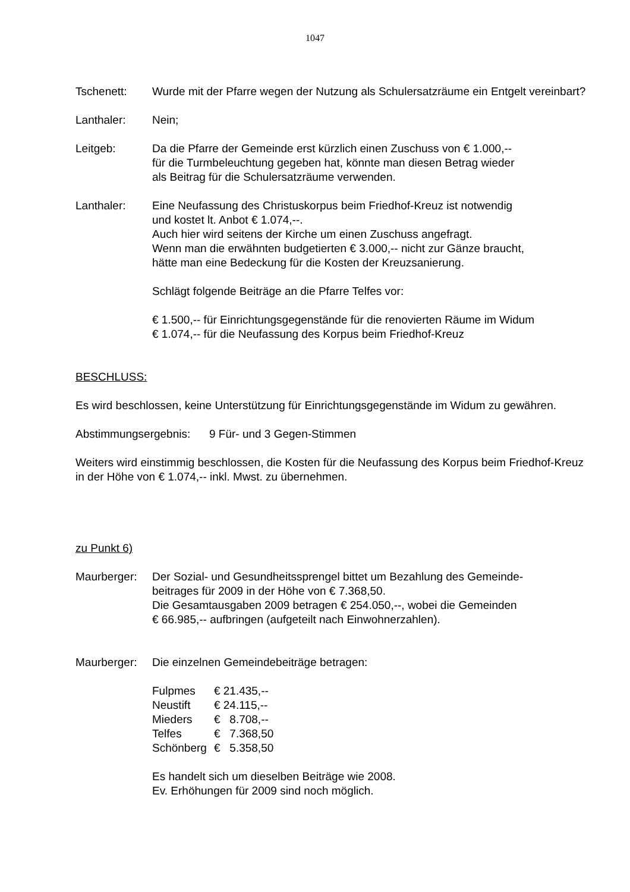1047
Tschenett: Wurde mit der Pfarre wegen der Nutzung als Schulersatzräume ein Entgelt vereinbart?
Lanthaler: Nein;
Leitgeb: Da die Pfarre der Gemeinde erst kürzlich einen Zuschuss von € 1.000,--
für die Turmbeleuchtung gegeben hat, könnte man diesen Betrag wieder
als Beitrag für die Schulersatzräume verwenden.
Lanthaler: Eine Neufassung des Christuskorpus beim Friedhof-Kreuz ist notwendig
und kostet lt. Anbot € 1.074,--.
Auch hier wird seitens der Kirche um einen Zuschuss angefragt.
Wenn man die erwähnten budgetierten € 3.000,-- nicht zur Gänze braucht,
hätte man eine Bedeckung für die Kosten der Kreuzsanierung.
Schlägt folgende Beiträge an die Pfarre Telfes vor:
€ 1.500,-- für Einrichtungsgegenstände für die renovierten Räume im Widum
€ 1.074,-- für die Neufassung des Korpus beim Friedhof-Kreuz
BESCHLUSS:
Es wird beschlossen, keine Unterstützung für Einrichtungsgegenstände im Widum zu gewähren.
Abstimmungsergebnis: 9 Für- und 3 Gegen-Stimmen
Weiters wird einstimmig beschlossen, die Kosten für die Neufassung des Korpus beim Friedhof-Kreuz in der Höhe von € 1.074,-- inkl. Mwst. zu übernehmen.
zu Punkt 6)
Maurberger: Der Sozial- und Gesundheitssprengel bittet um Bezahlung des Gemeinde-
beitrages für 2009 in der Höhe von € 7.368,50.
Die Gesamtausgaben 2009 betragen € 254.050,--, wobei die Gemeinden
€ 66.985,-- aufbringen (aufgeteilt nach Einwohnerzahlen).
Maurberger: Die einzelnen Gemeindebeiträge betragen:
| Fulpmes | € 21.435,-- |
| Neustift | € 24.115,-- |
| Mieders | € 8.708,-- |
| Telfes | € 7.368,50 |
| Schönberg | € 5.358,50 |
Es handelt sich um dieselben Beiträge wie 2008.
Ev. Erhöhungen für 2009 sind noch möglich.